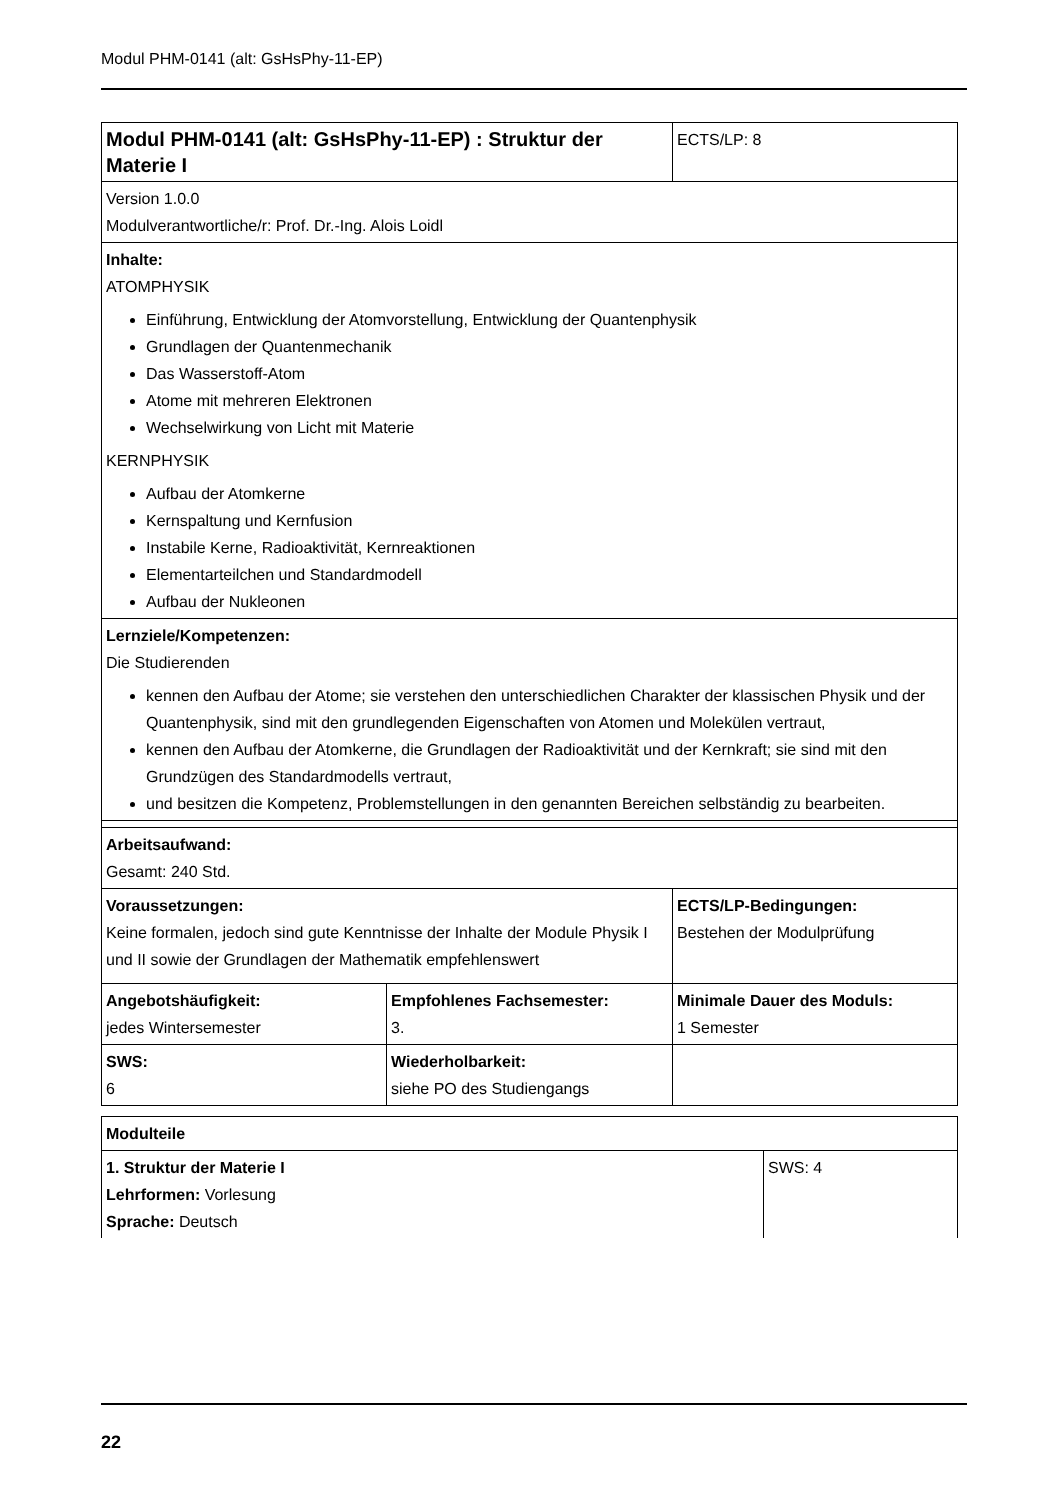Modul PHM-0141 (alt: GsHsPhy-11-EP)
| Modul PHM-0141 (alt: GsHsPhy-11-EP) : Struktur der Materie I | | ECTS/LP: 8 |
| Version 1.0.0 Modulverantwortliche/r: Prof. Dr.-Ing. Alois Loidl | | |
| Inhalte: ATOMPHYSIK Einführung, Entwicklung der Atomvorstellung, Entwicklung der Quantenphysik Grundlagen der Quantenmechanik Das Wasserstoff-Atom Atome mit mehreren Elektronen Wechselwirkung von Licht mit Materie KERNPHYSIK Aufbau der Atomkerne Kernspaltung und Kernfusion Instabile Kerne, Radioaktivität, Kernreaktionen Elementarteilchen und Standardmodell Aufbau der Nukleonen | | |
| Lernziele/Kompetenzen: Die Studierenden kennen den Aufbau der Atome; sie verstehen den unterschiedlichen Charakter der klassischen Physik und der Quantenphysik, sind mit den grundlegenden Eigenschaften von Atomen und Molekülen vertraut, kennen den Aufbau der Atomkerne, die Grundlagen der Radioaktivität und der Kernkraft; sie sind mit den Grundzügen des Standardmodells vertraut, und besitzen die Kompetenz, Problemstellungen in den genannten Bereichen selbständig zu bearbeiten. | | |
| Arbeitsaufwand: Gesamt: 240 Std. | | |
| Voraussetzungen: Keine formalen, jedoch sind gute Kenntnisse der Inhalte der Module Physik I und II sowie der Grundlagen der Mathematik empfehlenswert | | ECTS/LP-Bedingungen: Bestehen der Modulprüfung |
| Angebotshäufigkeit: jedes Wintersemester | Empfohlenes Fachsemester: 3. | Minimale Dauer des Moduls: 1 Semester |
| SWS: 6 | Wiederholbarkeit: siehe PO des Studiengangs | |
| Modulteile | |
| 1. Struktur der Materie I Lehrformen: Vorlesung Sprache: Deutsch | SWS: 4 |
22